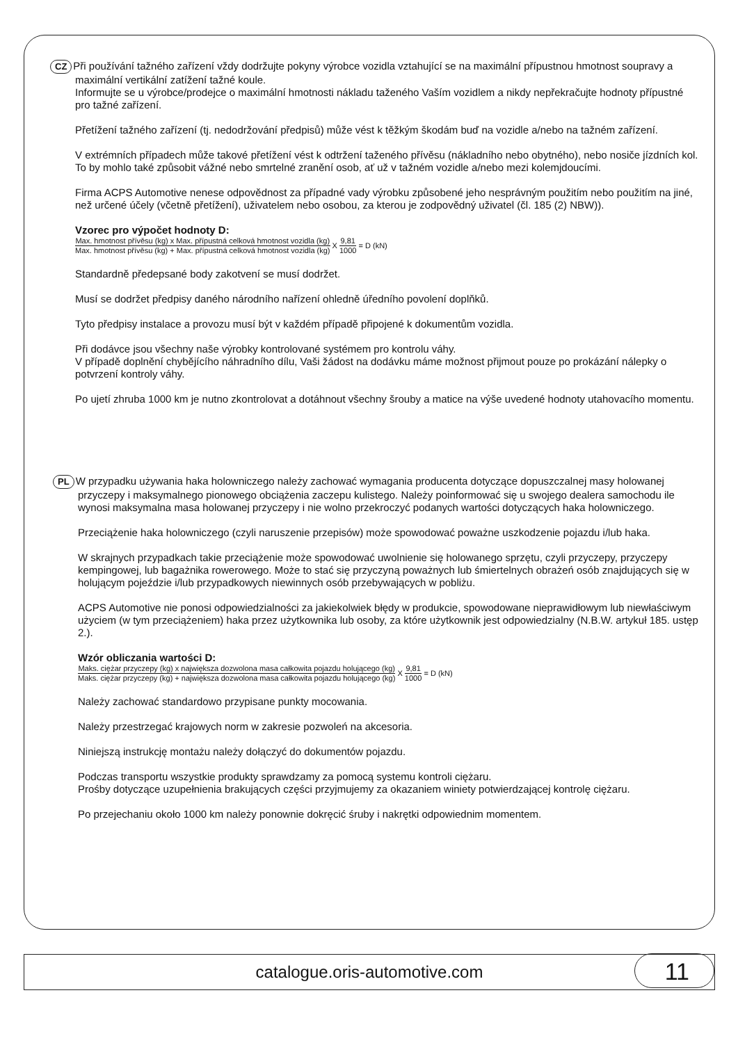CZ Při používání tažného zařízení vždy dodržujte pokyny výrobce vozidla vztahující se na maximální přípustnou hmotnost soupravy a maximální vertikální zatížení tažné koule.
Informujte se u výrobce/prodejce o maximální hmotnosti nákladu taženého Vaším vozidlem a nikdy nepřekračujte hodnoty přípustné pro tažné zařízení.
Přetížení tažného zařízení (tj. nedodržování předpisů) může vést k těžkým škodám buď na vozidle a/nebo na tažném zařízení.
V extrémních případech může takové přetížení vést k odtržení taženého přívěsu (nákladního nebo obytného), nebo nosiče jízdních kol. To by mohlo také způsobit vážné nebo smrtelné zranění osob, ať už v tažném vozidle a/nebo mezi kolemjdoucími.
Firma ACPS Automotive nenese odpovědnost za případné vady výrobku způsobené jeho nesprávným použitím nebo použitím na jiné, než určené účely (včetně přetížení), uživatelem nebo osobou, za kterou je zodpovědný uživatel (čl. 185 (2) NBW)).
Vzorec pro výpočet hodnoty D:
Max. hmotnost přívěsu (kg) x Max. přípustná celková hmotnost vozidla (kg) Max. hmotnost přívěsu (kg) + Max. přípustná celková hmotnost vozidla (kg) X 9,81 1000 = D (kN)
Standardně předepsané body zakotvení se musí dodržet.
Musí se dodržet předpisy daného národního nařízení ohledně úředního povolení doplňků.
Tyto předpisy instalace a provozu musí být v každém případě připojené k dokumentům vozidla.
Při dodávce jsou všechny naše výrobky kontrolované systémem pro kontrolu váhy.
V případě doplnění chybějícího náhradního dílu, Vaši žádost na dodávku máme možnost přijmout pouze po prokázání nálepky o potvrzení kontroly váhy.
Po ujetí zhruba 1000 km je nutno zkontrolovat a dotáhnout všechny šrouby a matice na výše uvedené hodnoty utahovacího momentu.
PL W przypadku używania haka holowniczego należy zachować wymagania producenta dotyczące dopuszczalnej masy holowanej przyczepy i maksymalnego pionowego obciążenia zaczepu kulistego. Należy poinformować się u swojego dealera samochodu ile wynosi maksymalna masa holowanej przyczepy i nie wolno przekroczyć podanych wartości dotyczących haka holowniczego.
Przeciążenie haka holowniczego (czyli naruszenie przepisów) może spowodować poważne uszkodzenie pojazdu i/lub haka.
W skrajnych przypadkach takie przeciążenie może spowodować uwolnienie się holowanego sprzętu, czyli przyczepy, przyczepy kempingowej, lub bagażnika rowerowego. Może to stać się przyczyną poważnych lub śmiertelnych obrażeń osób znajdujących się w holującym pojeździe i/lub przypadkowych niewinnych osób przebywających w pobliżu.
ACPS Automotive nie ponosi odpowiedzialności za jakiekolwiek błędy w produkcie, spowodowane nieprawidłowym lub niewłaściwym użyciem (w tym przeciążeniem) haka przez użytkownika lub osoby, za które użytkownik jest odpowiedzialny (N.B.W. artykuł 185. ustęp 2.).
Wzór obliczania wartości D:
Maks. ciężar przyczepy (kg) x największa dozwolona masa całkowita pojazdu holującego (kg) Maks. ciężar przyczepy (kg) + największa dozwolona masa całkowita pojazdu holującego (kg) X 9,81 1000 = D (kN)
Należy zachować standardowo przypisane punkty mocowania.
Należy przestrzegać krajowych norm w zakresie pozwoleń na akcesoria.
Niniejszą instrukcję montażu należy dołączyć do dokumentów pojazdu.
Podczas transportu wszystkie produkty sprawdzamy za pomocą systemu kontroli ciężaru.
Prośby dotyczące uzupełnienia brakujących części przyjmujemy za okazaniem winiety potwierdzającej kontrolę ciężaru.
Po przejechaniu około 1000 km należy ponownie dokręcić śruby i nakrętki odpowiednim momentem.
catalogue.oris-automotive.com
11